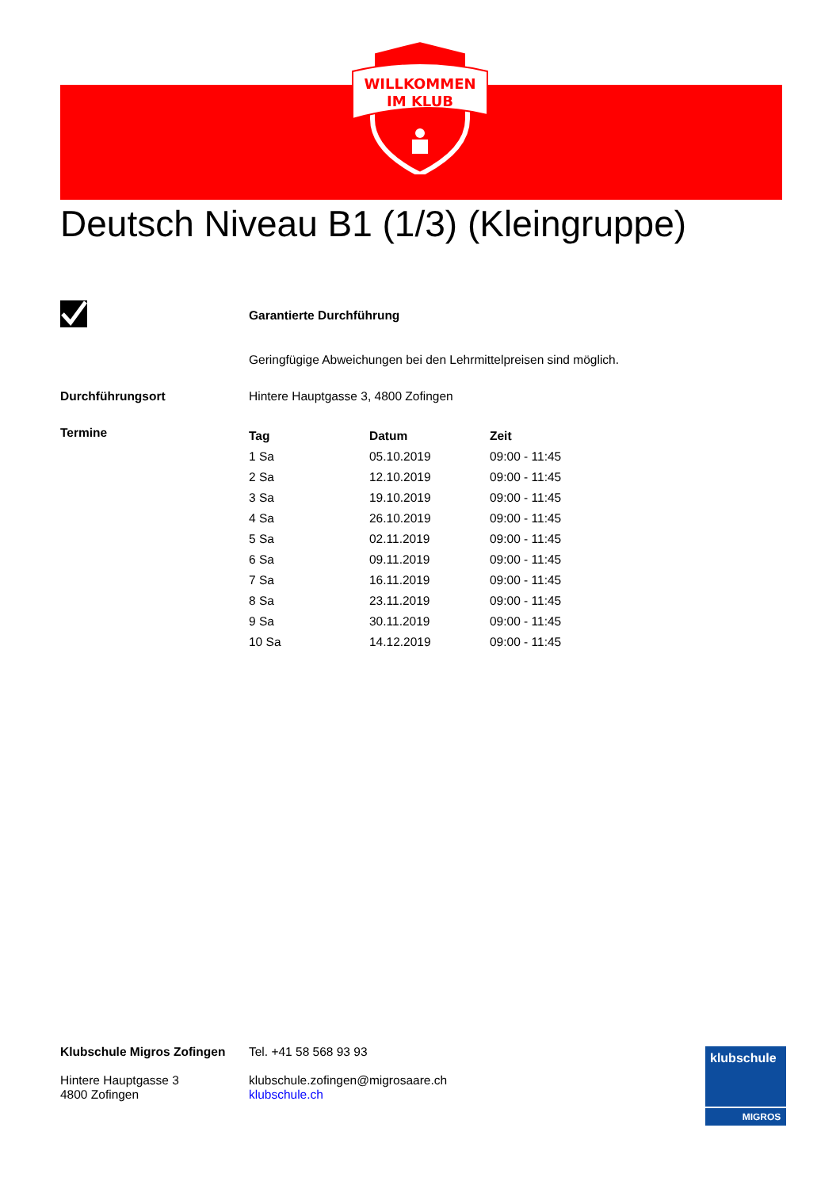WILLKOMMEN
IM KLUB
Deutsch Niveau B1 (1/3) (Kleingruppe)
Garantierte Durchführung
Geringfügige Abweichungen bei den Lehrmittelpreisen sind möglich.
Durchführungsort Hintere Hauptgasse 3, 4800 Zofingen
Termine
| Tag | Datum | Zeit |
| --- | --- | --- |
| 1 Sa | 05.10.2019 | 09:00 - 11:45 |
| 2 Sa | 12.10.2019 | 09:00 - 11:45 |
| 3 Sa | 19.10.2019 | 09:00 - 11:45 |
| 4 Sa | 26.10.2019 | 09:00 - 11:45 |
| 5 Sa | 02.11.2019 | 09:00 - 11:45 |
| 6 Sa | 09.11.2019 | 09:00 - 11:45 |
| 7 Sa | 16.11.2019 | 09:00 - 11:45 |
| 8 Sa | 23.11.2019 | 09:00 - 11:45 |
| 9 Sa | 30.11.2019 | 09:00 - 11:45 |
| 10 Sa | 14.12.2019 | 09:00 - 11:45 |
Klubschule Migros Zofingen
Hintere Hauptgasse 3
4800 Zofingen
Tel. +41 58 568 93 93
klubschule.zofingen@migrosaare.ch
klubschule.ch
klubschule
MIGROS